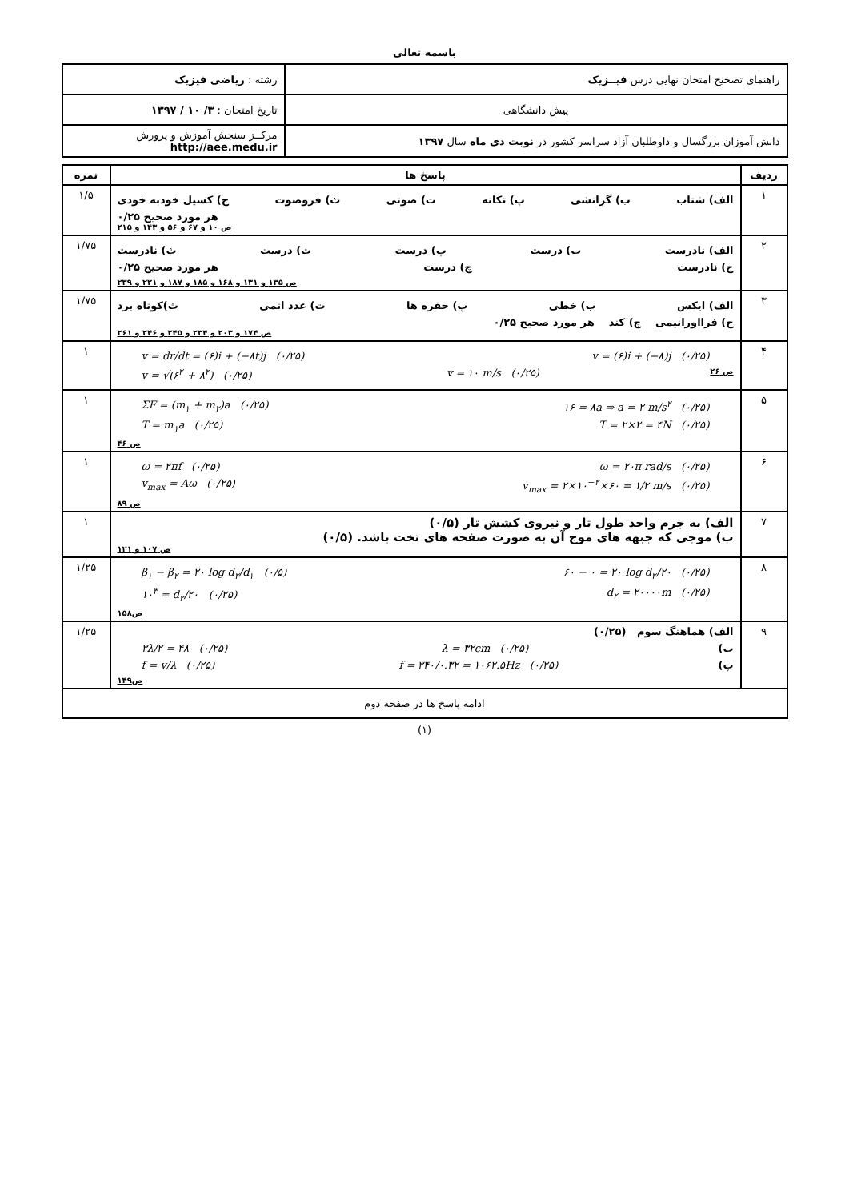باسمه تعالی
| راهنمای تصحیح امتحان نهایی درس فیــزیک | رشته : ریاضی فیزیک |
| پیش دانشگاهی | تاریخ امتحان : ۳/ ۱۰ / ۱۳۹۷ |
| دانش آموزان بزرگسال و داوطلبان آزاد سراسر کشور در نوبت دی ماه سال ۱۳۹۷ | مرکــز سنجش آموزش و پرورش http://aee.medu.ir |
| ردیف | پاسخ ها | نمره |
| --- | --- | --- |
| ۱ | الف) شتاب ب) گرانشی پ) تکانه ت) صوتی ث) فروصوت ج) کسیل خودبه خودی هر مورد صحیح ۰/۲۵ ص ۱۰ و ۶۷ و ۵۶ و ۱۴۳ و ۲۱۵ | ۱/۵ |
| ۲ | الف) نادرست ب) درست پ) درست ت) درست ث) نادرست ج) نادرست چ) درست هر مورد صحیح ۰/۲۵ ص ۱۳۵ و ۱۳۱ و ۱۶۸ و ۱۸۵ و ۱۸۷ و ۲۲۱ و ۲۳۹ | ۱/۷۵ |
| ۳ | الف) ایکس ب) خطی پ) حفره ها ت) عدد اتمی ث)کوتاه برد ج) فرااورانیمی چ) کند هر مورد صحیح ۰/۲۵ ص ۱۷۴ و ۲۰۳ و ۲۳۴ و ۲۴۵ و ۲۴۶ و ۲۶۱ | ۱/۷۵ |
| ۴ | v = (۶)i + (−۸)j (۰/۲۵) v = dr/dt = (۶)i + (−۸t)j (۰/۲۵) ص ۲۶ v = ۱۰ m/s (۰/۲۵) v = √(۶<sup>۲</sup> + ۸<sup>۲</sup>) (۰/۲۵) | ۱ |
| ۵ | ۱۶ = ۸a ⇒ a = ۲ m/s<sup>۲</sup> (۰/۲۵) ΣF = (m<sub>۱</sub> + m<sub>۲</sub>)a (۰/۲۵) T = ۲×۲ = ۴N (۰/۲۵) T = m<sub>۱</sub>a (۰/۲۵) ص ۴۶ | ۱ |
| ۶ | ω = ۲۰π rad/s (۰/۲۵) ω = ۲πf (۰/۲۵) v<sub>max</sub> = ۲×۱۰<sup>−۲</sup>×۶۰ = ۱/۲ m/s (۰/۲۵) v<sub>max</sub> = Aω (۰/۲۵) ص ۸۹ | ۱ |
| ۷ | الف) به جرم واحد طول تار و نیروی کشش تار (۰/۵) ب) موجی که جبهه های موج آن به صورت صفحه های تخت باشد. (۰/۵) ص ۱۰۷ و ۱۲۱ | ۱ |
| ۸ | ۶۰ − ۰ = ۲۰ log d<sub>۲</sub>/۲۰ (۰/۲۵) β<sub>۱</sub> − β<sub>۲</sub> = ۲۰ log d<sub>۲</sub>/d<sub>۱</sub> (۰/۵) d<sub>۲</sub> = ۲۰۰۰۰m (۰/۲۵) ۱۰<sup>۳</sup> = d<sub>۲</sub>/۲۰ (۰/۲۵) ص۱۵۸ | ۱/۲۵ |
| ۹ | الف) هماهنگ سوم (۰/۲۵) ب) λ = ۳۲cm (۰/۲۵) ۳λ/۲ = ۴۸ (۰/۲۵) پ) f = ۳۴۰/۰.۳۲ = ۱۰۶۲.۵Hz (۰/۲۵) f = v/λ (۰/۲۵) ص۱۴۹ | ۱/۲۵ |
| ادامه پاسخ ها در صفحه دوم | | |
(۱)